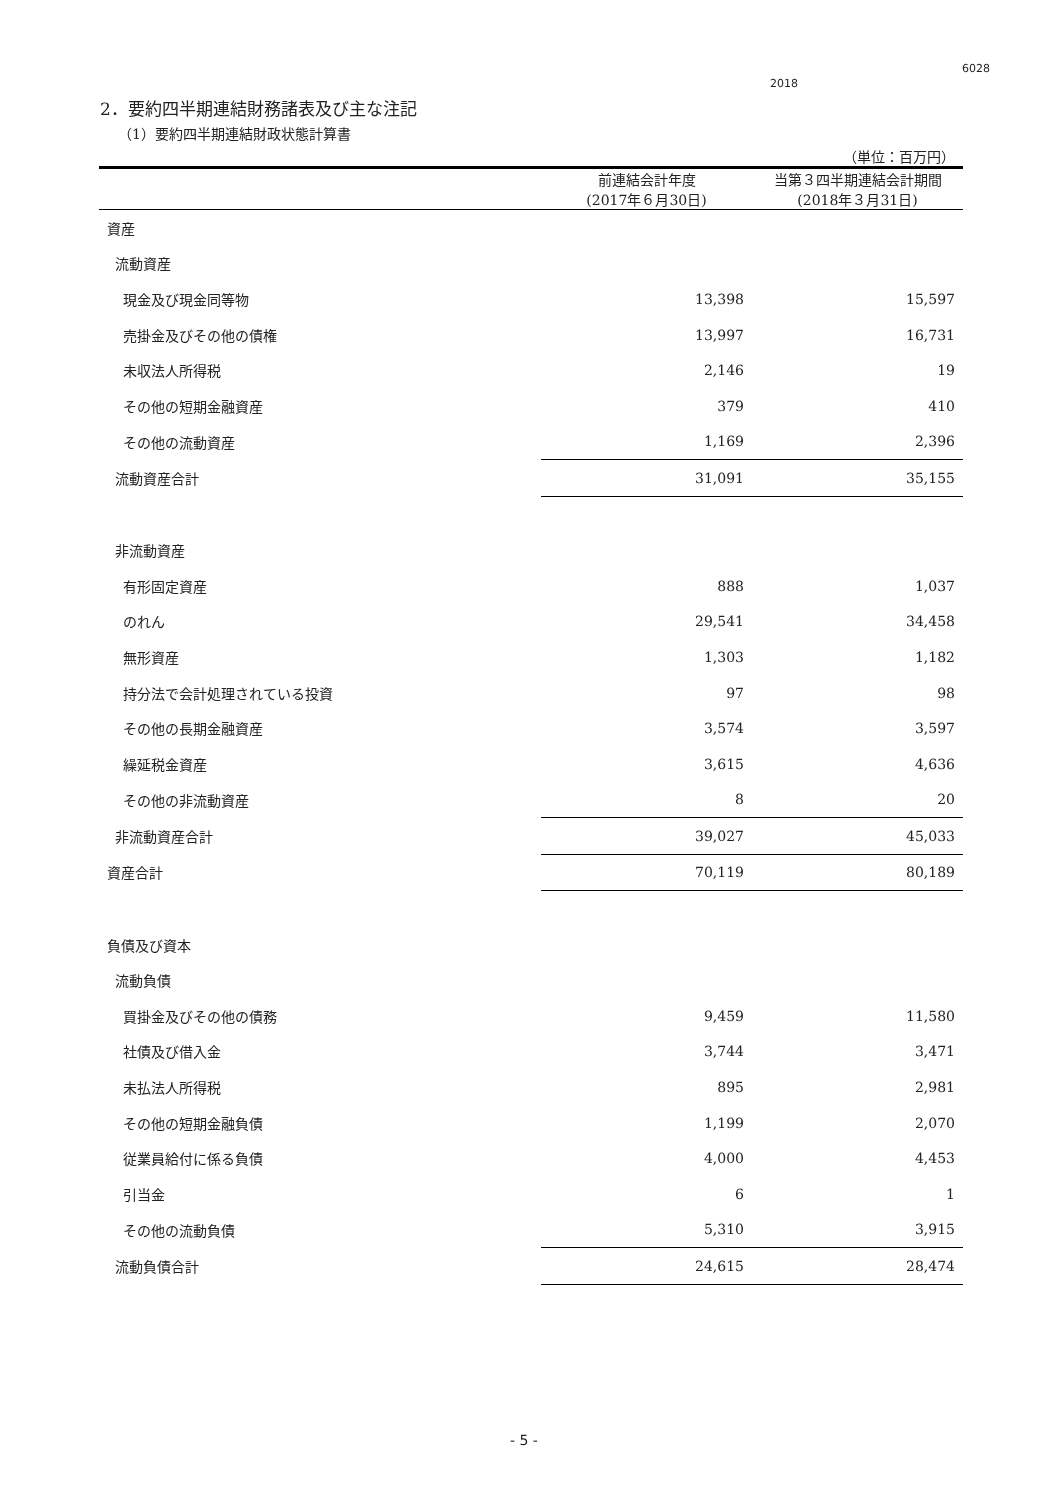6028
2018
2．要約四半期連結財務諸表及び主な注記
（1）要約四半期連結財政状態計算書
| （単位：百万円） | | |
| | 前連結会計年度 (2017年６月30日) | 当第３四半期連結会計期間 (2018年３月31日) |
| 資産 | | |
| 流動資産 | | |
| 現金及び現金同等物 | 13,398 | 15,597 |
| 売掛金及びその他の債権 | 13,997 | 16,731 |
| 未収法人所得税 | 2,146 | 19 |
| その他の短期金融資産 | 379 | 410 |
| その他の流動資産 | 1,169 | 2,396 |
| 流動資産合計 | 31,091 | 35,155 |
| 非流動資産 | | |
| 有形固定資産 | 888 | 1,037 |
| のれん | 29,541 | 34,458 |
| 無形資産 | 1,303 | 1,182 |
| 持分法で会計処理されている投資 | 97 | 98 |
| その他の長期金融資産 | 3,574 | 3,597 |
| 繰延税金資産 | 3,615 | 4,636 |
| その他の非流動資産 | 8 | 20 |
| 非流動資産合計 | 39,027 | 45,033 |
| 資産合計 | 70,119 | 80,189 |
| 負債及び資本 | | |
| 流動負債 | | |
| 買掛金及びその他の債務 | 9,459 | 11,580 |
| 社債及び借入金 | 3,744 | 3,471 |
| 未払法人所得税 | 895 | 2,981 |
| その他の短期金融負債 | 1,199 | 2,070 |
| 従業員給付に係る負債 | 4,000 | 4,453 |
| 引当金 | 6 | 1 |
| その他の流動負債 | 5,310 | 3,915 |
| 流動負債合計 | 24,615 | 28,474 |
- 5 -